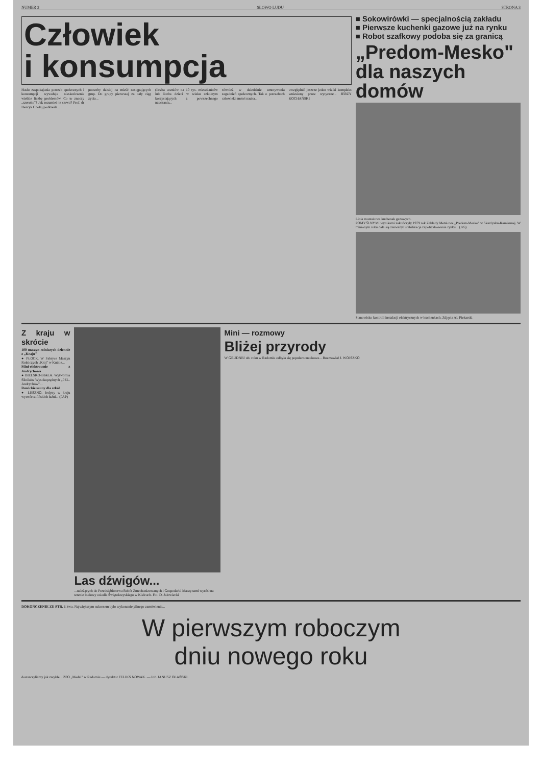NUMER 2 SŁOWO LUDU STRONA 3
Człowiek
i konsumpcja
Hasło zaspokajania potrzeb społecznych i konsumpcji wywołuje nieskończenie wielkie liczbę problemów. Co to znaczy „szeroko"? Jak rozumieć te słowa? Prof. dr Henryk Chołaj podkreśla...
potrzeby dzisiaj na mieść następujących grup. Do grupy pierwszej za cały ciąg życia...
(liczba uczniów na 10 tys. mieszkańców lub liczba dzieci w wieku szkolnym korzystających z powszechnego nauczania...
również w dziedzinie umotywania zagadnień społecznych. Tak o potrzebach człowieka mówi nauka...
uwzględnić jeszcze jeden wielki kompleks wniesiony przez wytyczne... JERZY KOCHAŃSKI
■ Sokowirówki — specjalnością zakładu
■ Pierwsze kuchenki gazowe już na rynku
■ Robot szafkowy podoba się za granicą
„Predom-Mesko" dla naszych domów
Linia montażowa kuchenek gazowych.
POMYŚLNYMI wynikami zakończyły 1979 rok Zakłady Metalowe „Predom-Mesko" w Skarżysku-Kamiennej. W minionym roku dała się zauważyć stabilizacja zapotrzebowania rynku... (JaS)
Stanowisko kontroli instalacji elektrycznych w kuchenkach. Zdjęcia Al. Piekarski
Z kraju w skrócie
100 maszyn rolniczych dziennie z „Kraju"
● PŁOCK. W Fabryce Maszyn Rolniczych „Kraj" w Kutnie...
Mini-elektrownie z Andrychowa
● BIELSKO-BIAŁA. Wytwórnia Silników Wysokoprężnych „PZL-Andrychów"...
Rawickie sauny dla szkół
● LESZNO. Jedyny w kraju wytwórca fińskich łaźni... (PAP)
Las dźwigów...
...należących do Przedsiębiorstwa Robót Zmechanizowanych i Gospodarki Maszynami wyrósł na terenie budowy osiedla Świętokrzyskiego w Kielcach. Fot. D. Jałowiecki
Mini — rozmowy
Bliżej przyrody
W GRUDNIU ub. roku w Radomiu odbyła się popularnonaukowa... Rozmawiał J. WOJSZKO
DOKOŃCZENIE ZE STR. 1 kwa. Największym sukcesem było wykonanie pilnego zamówienia...
W pierwszym roboczym
dniu nowego roku
dostarczyliśmy jak zwykle... ZPO „Medal" w Radomiu — dyrektor FELIKS NOWAK. — Inż. JANUSZ OŁAŃSKI.